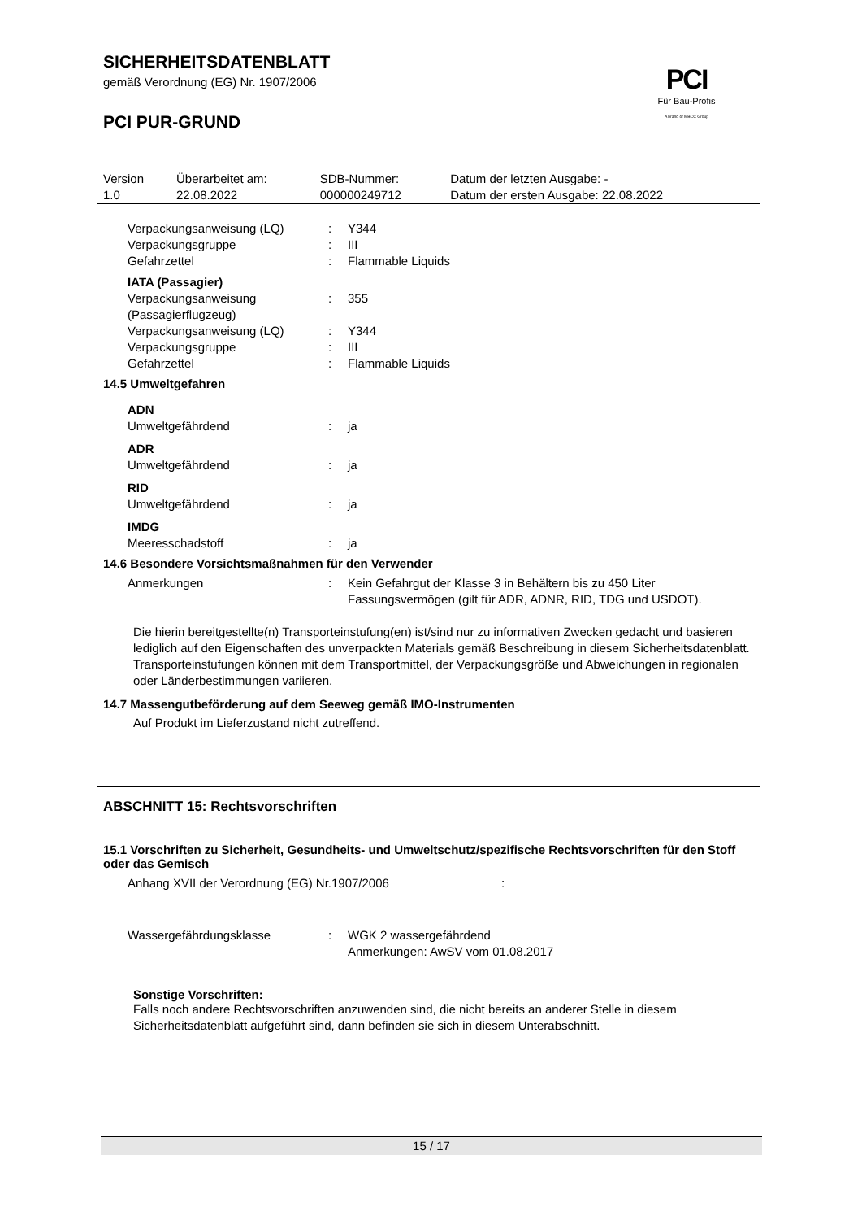SICHERHEITSDATENBLATT
gemäß Verordnung (EG) Nr. 1907/2006
PCI
Für Bau-Profis
A brand of MBCC Group
PCI PUR-GRUND
| Version 1.0 | Überarbeitet am: 22.08.2022 | SDB-Nummer: 000000249712 | Datum der letzten Ausgabe: - Datum der ersten Ausgabe: 22.08.2022 |
| Verpackungsanweisung (LQ) | : | Y344 |
| Verpackungsgruppe | : | III |
| Gefahrzettel | : | Flammable Liquids |
| IATA (Passagier) | | |
| Verpackungsanweisung (Passagierflugzeug) | : | 355 |
| Verpackungsanweisung (LQ) | : | Y344 |
| Verpackungsgruppe | : | III |
| Gefahrzettel | : | Flammable Liquids |
14.5 Umweltgefahren
| ADN | | |
| Umweltgefährdend | : | ja |
| ADR | | |
| Umweltgefährdend | : | ja |
| RID | | |
| Umweltgefährdend | : | ja |
| IMDG | | |
| Meeresschadstoff | : | ja |
14.6 Besondere Vorsichtsmaßnahmen für den Verwender
| Anmerkungen | : | Kein Gefahrgut der Klasse 3 in Behältern bis zu 450 Liter Fassungsvermögen (gilt für ADR, ADNR, RID, TDG und USDOT). |
Die hierin bereitgestellte(n) Transporteinstufung(en) ist/sind nur zu informativen Zwecken gedacht und basieren lediglich auf den Eigenschaften des unverpackten Materials gemäß Beschreibung in diesem Sicherheitsdatenblatt. Transporteinstufungen können mit dem Transportmittel, der Verpackungsgröße und Abweichungen in regionalen oder Länderbestimmungen variieren.
14.7 Massengutbeförderung auf dem Seeweg gemäß IMO-Instrumenten
Auf Produkt im Lieferzustand nicht zutreffend.
ABSCHNITT 15: Rechtsvorschriften
15.1 Vorschriften zu Sicherheit, Gesundheits- und Umweltschutz/spezifische Rechtsvorschriften für den Stoff oder das Gemisch
| Anhang XVII der Verordnung (EG) Nr.1907/2006 | : |
| Wassergefährdungsklasse | : | WGK 2 wassergefährdend Anmerkungen: AwSV vom 01.08.2017 |
Sonstige Vorschriften:
Falls noch andere Rechtsvorschriften anzuwenden sind, die nicht bereits an anderer Stelle in diesem Sicherheitsdatenblatt aufgeführt sind, dann befinden sie sich in diesem Unterabschnitt.
15 / 17